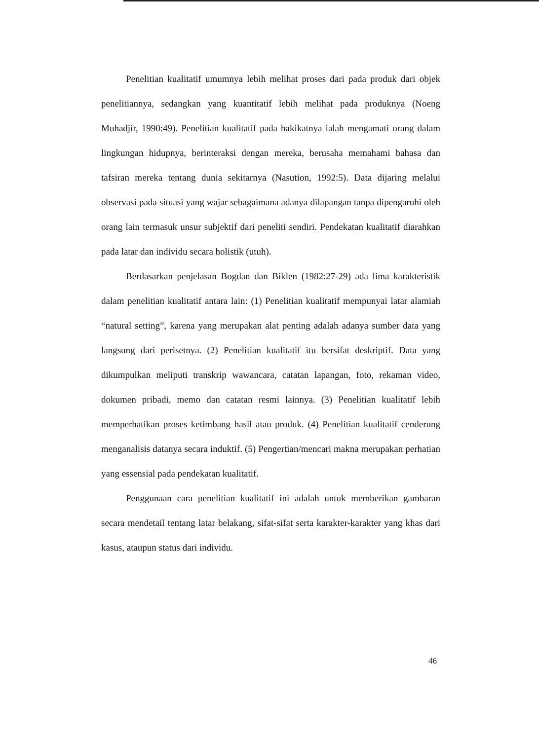Penelitian kualitatif umumnya lebih melihat proses dari pada produk dari objek penelitiannya, sedangkan yang kuantitatif lebih melihat pada produknya (Noeng Muhadjir, 1990:49). Penelitian kualitatif pada hakikatnya ialah mengamati orang dalam lingkungan hidupnya, berinteraksi dengan mereka, berusaha memahami bahasa dan tafsiran mereka tentang dunia sekitarnya (Nasution, 1992:5). Data dijaring melalui observasi pada situasi yang wajar sebagaimana adanya dilapangan tanpa dipengaruhi oleh orang lain termasuk unsur subjektif dari peneliti sendiri. Pendekatan kualitatif diarahkan pada latar dan individu secara holistik (utuh).
Berdasarkan penjelasan Bogdan dan Biklen (1982:27-29) ada lima karakteristik dalam penelitian kualitatif antara lain: (1) Penelitian kualitatif mempunyai latar alamiah “natural setting”, karena yang merupakan alat penting adalah adanya sumber data yang langsung dari perisetnya. (2) Penelitian kualitatif itu bersifat deskriptif. Data yang dikumpulkan meliputi transkrip wawancara, catatan lapangan, foto, rekaman video, dokumen pribadi, memo dan catatan resmi lainnya. (3) Penelitian kualitatif lebih memperhatikan proses ketimbang hasil atau produk. (4) Penelitian kualitatif cenderung menganalisis datanya secara induktif. (5) Pengertian/mencari makna merupakan perhatian yang essensial pada pendekatan kualitatif.
Penggunaan cara penelitian kualitatif ini adalah untuk memberikan gambaran secara mendetail tentang latar belakang, sifat-sifat serta karakter-karakter yang khas dari kasus, ataupun status dari individu.
46